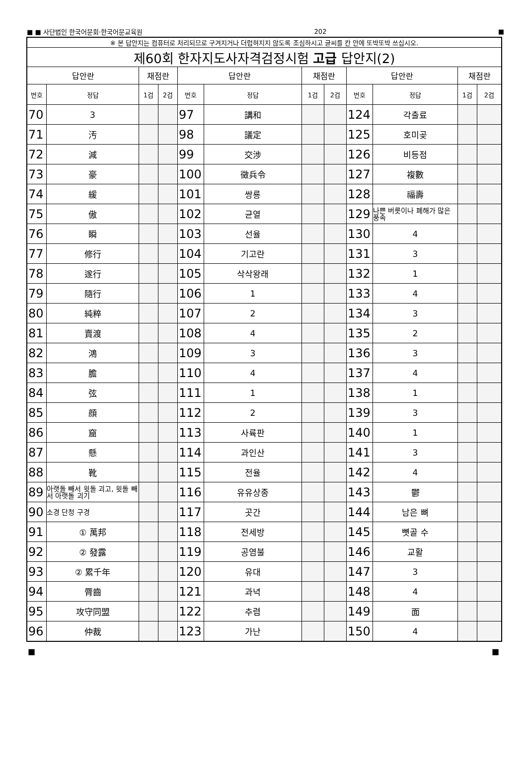■ ■ 사단법인 한국어문회·한국어문교육원 202 ■
| ※ 본 답안지는 컴퓨터로 처리되므로 구겨지거나 더럽혀지지 않도록 조심하시고 글씨를 칸 안에 또박또박 쓰십시오. | | | | | | | | | | | |
| 제60회 한자지도사자격검정시험 고급 답안지(2) | | | | | | | | | | | |
| 답안란 | | 채점란 | | 답안란 | | 채점란 | | 답안란 | | 채점란 | |
| 번호 | 정답 | 1검 | 2검 | 번호 | 정답 | 1검 | 2검 | 번호 | 정답 | 1검 | 2검 |
| 70 | 3 | | | 97 | 講和 | | | 124 | 각출료 | | |
| 71 | 汚 | | | 98 | 議定 | | | 125 | 호미곶 | | |
| 72 | 減 | | | 99 | 交涉 | | | 126 | 비등점 | | |
| 73 | 豪 | | | 100 | 徵兵令 | | | 127 | 複數 | | |
| 74 | 緩 | | | 101 | 쌍룡 | | | 128 | 福壽 | | |
| 75 | 傲 | | | 102 | 균열 | | | 129 | 나쁜 버릇이나 폐해가 많은 풍속 | | |
| 76 | 瞬 | | | 103 | 선율 | | | 130 | 4 | | |
| 77 | 修行 | | | 104 | 기고란 | | | 131 | 3 | | |
| 78 | 遂行 | | | 105 | 삭삭왕래 | | | 132 | 1 | | |
| 79 | 隨行 | | | 106 | 1 | | | 133 | 4 | | |
| 80 | 純粹 | | | 107 | 2 | | | 134 | 3 | | |
| 81 | 賣渡 | | | 108 | 4 | | | 135 | 2 | | |
| 82 | 鴻 | | | 109 | 3 | | | 136 | 3 | | |
| 83 | 膽 | | | 110 | 4 | | | 137 | 4 | | |
| 84 | 弦 | | | 111 | 1 | | | 138 | 1 | | |
| 85 | 顔 | | | 112 | 2 | | | 139 | 3 | | |
| 86 | 窟 | | | 113 | 사륙판 | | | 140 | 1 | | |
| 87 | 懸 | | | 114 | 과인산 | | | 141 | 3 | | |
| 88 | 靴 | | | 115 | 전율 | | | 142 | 4 | | |
| 89 | 아랫돌 빼서 윗돌 괴고, 윗돌 빼서 아랫돌 괴기 | | | 116 | 유유상종 | | | 143 | 鬱 | | |
| 90 | 소경 단청 구경 | | | 117 | 곳간 | | | 144 | 남은 뼈 | | |
| 91 | ① 萬邦 | | | 118 | 전세방 | | | 145 | 뼛골 수 | | |
| 92 | ② 發露 | | | 119 | 공염불 | | | 146 | 교활 | | |
| 93 | ② 累千年 | | | 120 | 유대 | | | 147 | 3 | | |
| 94 | 脣齒 | | | 121 | 과녁 | | | 148 | 4 | | |
| 95 | 攻守同盟 | | | 122 | 추렴 | | | 149 | 面 | | |
| 96 | 仲裁 | | | 123 | 가난 | | | 150 | 4 | | |
■ ■